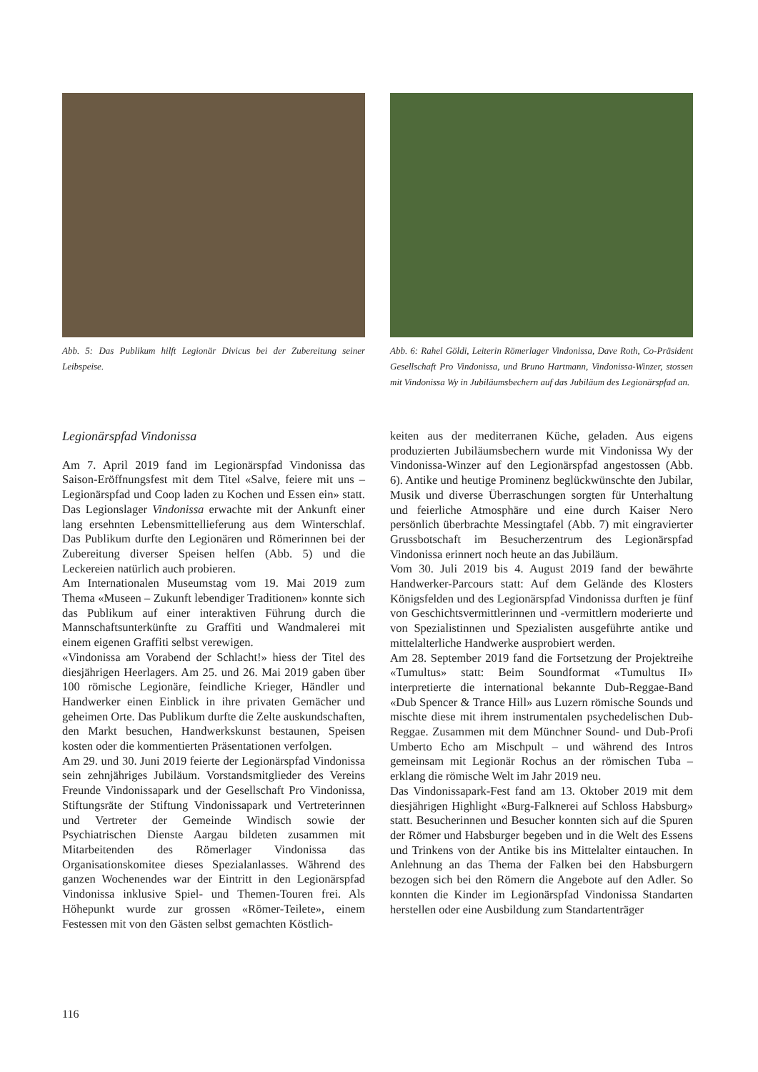Abb. 5: Das Publikum hilft Legionär Divicus bei der Zubereitung seiner Leibspeise.
Abb. 6: Rahel Göldi, Leiterin Römerlager Vindonissa, Dave Roth, Co-Präsident Gesellschaft Pro Vindonissa, und Bruno Hartmann, Vindonissa-Winzer, stossen mit Vindonissa Wy in Jubiläumsbechern auf das Jubiläum des Legionärspfad an.
Legionärspfad Vindonissa
Am 7. April 2019 fand im Legionärspfad Vindonissa das Saison-Eröffnungsfest mit dem Titel «Salve, feiere mit uns – Legionärspfad und Coop laden zu Kochen und Essen ein» statt. Das Legionslager Vindonissa erwachte mit der Ankunft einer lang ersehnten Lebensmittellieferung aus dem Winterschlaf. Das Publikum durfte den Legionären und Römerinnen bei der Zubereitung diverser Speisen helfen (Abb. 5) und die Leckereien natürlich auch probieren.
Am Internationalen Museumstag vom 19. Mai 2019 zum Thema «Museen – Zukunft lebendiger Traditionen» konnte sich das Publikum auf einer interaktiven Führung durch die Mannschaftsunterkünfte zu Graffiti und Wandmalerei mit einem eigenen Graffiti selbst verewigen.
«Vindonissa am Vorabend der Schlacht!» hiess der Titel des diesjährigen Heerlagers. Am 25. und 26. Mai 2019 gaben über 100 römische Legionäre, feindliche Krieger, Händler und Handwerker einen Einblick in ihre privaten Gemächer und geheimen Orte. Das Publikum durfte die Zelte auskundschaften, den Markt besuchen, Handwerkskunst bestaunen, Speisen kosten oder die kommentierten Präsentationen verfolgen.
Am 29. und 30. Juni 2019 feierte der Legionärspfad Vindonissa sein zehnjähriges Jubiläum. Vorstandsmitglieder des Vereins Freunde Vindonissapark und der Gesellschaft Pro Vindonissa, Stiftungsräte der Stiftung Vindonissapark und Vertreterinnen und Vertreter der Gemeinde Windisch sowie der Psychiatrischen Dienste Aargau bildeten zusammen mit Mitarbeitenden des Römerlager Vindonissa das Organisationskomitee dieses Spezialanlasses. Während des ganzen Wochenendes war der Eintritt in den Legionärspfad Vindonissa inklusive Spiel- und Themen-Touren frei. Als Höhepunkt wurde zur grossen «Römer-Teilete», einem Festessen mit von den Gästen selbst gemachten Köstlich-
keiten aus der mediterranen Küche, geladen. Aus eigens produzierten Jubiläumsbechern wurde mit Vindonissa Wy der Vindonissa-Winzer auf den Legionärspfad angestossen (Abb. 6). Antike und heutige Prominenz beglückwünschte den Jubilar, Musik und diverse Überraschungen sorgten für Unterhaltung und feierliche Atmosphäre und eine durch Kaiser Nero persönlich überbrachte Messingtafel (Abb. 7) mit eingravierter Grussbotschaft im Besucherzentrum des Legionärspfad Vindonissa erinnert noch heute an das Jubiläum.
Vom 30. Juli 2019 bis 4. August 2019 fand der bewährte Handwerker-Parcours statt: Auf dem Gelände des Klosters Königsfelden und des Legionärspfad Vindonissa durften je fünf von Geschichtsvermittlerinnen und -vermittlern moderierte und von Spezialistinnen und Spezialisten ausgeführte antike und mittelalterliche Handwerke ausprobiert werden.
Am 28. September 2019 fand die Fortsetzung der Projektreihe «Tumultus» statt: Beim Soundformat «Tumultus II» interpretierte die international bekannte Dub-Reggae-Band «Dub Spencer & Trance Hill» aus Luzern römische Sounds und mischte diese mit ihrem instrumentalen psychedelischen Dub-Reggae. Zusammen mit dem Münchner Sound- und Dub-Profi Umberto Echo am Mischpult – und während des Intros gemeinsam mit Legionär Rochus an der römischen Tuba – erklang die römische Welt im Jahr 2019 neu.
Das Vindonissapark-Fest fand am 13. Oktober 2019 mit dem diesjährigen Highlight «Burg-Falknerei auf Schloss Habsburg» statt. Besucherinnen und Besucher konnten sich auf die Spuren der Römer und Habsburger begeben und in die Welt des Essens und Trinkens von der Antike bis ins Mittelalter eintauchen. In Anlehnung an das Thema der Falken bei den Habsburgern bezogen sich bei den Römern die Angebote auf den Adler. So konnten die Kinder im Legionärspfad Vindonissa Standarten herstellen oder eine Ausbildung zum Standartenträger
116